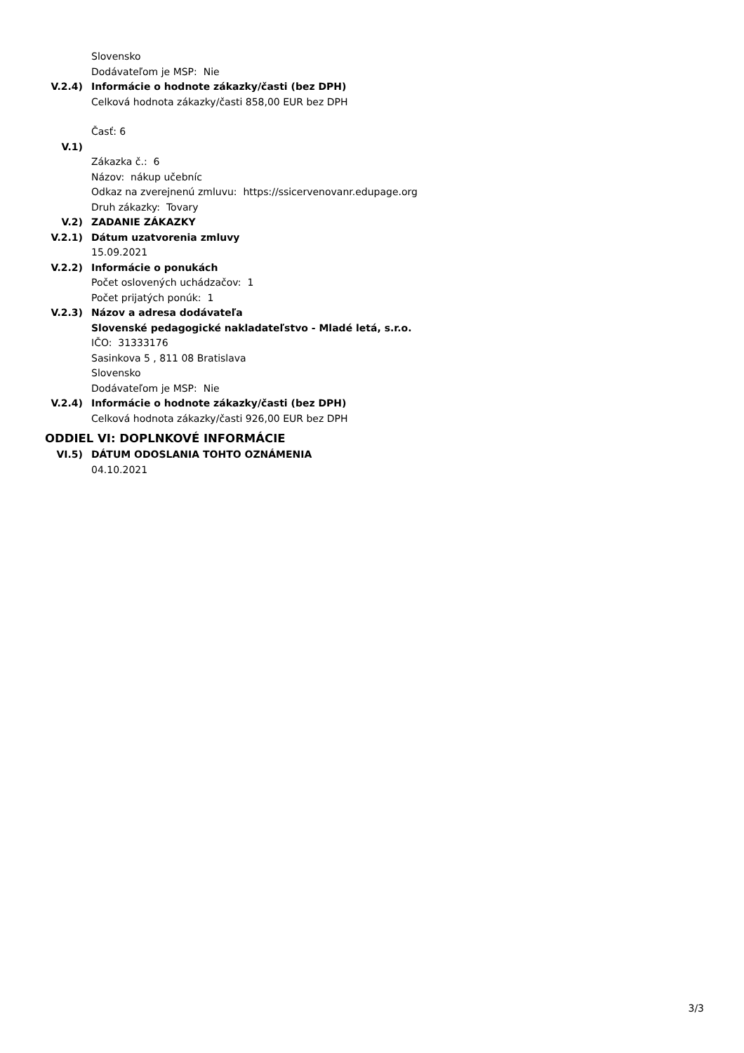Slovensko
Dodávateľom je MSP: Nie
V.2.4) Informácie o hodnote zákazky/časti (bez DPH)
Celková hodnota zákazky/časti 858,00 EUR bez DPH
Časť: 6
V.1)
Zákazka č.: 6
Názov: nákup učebníc
Odkaz na zverejnenú zmluvu: https://ssicervenovanr.edupage.org
Druh zákazky: Tovary
V.2) ZADANIE ZÁKAZKY
V.2.1) Dátum uzatvorenia zmluvy
15.09.2021
V.2.2) Informácie o ponukách
Počet oslovených uchádzačov: 1
Počet prijatých ponúk: 1
V.2.3) Názov a adresa dodávateľa
Slovenské pedagogické nakladateľstvo - Mladé letá, s.r.o.
IČO: 31333176
Sasinkova 5 , 811 08 Bratislava
Slovensko
Dodávateľom je MSP: Nie
V.2.4) Informácie o hodnote zákazky/časti (bez DPH)
Celková hodnota zákazky/časti 926,00 EUR bez DPH
ODDIEL VI: DOPLNKOVÉ INFORMÁCIE
VI.5) DÁTUM ODOSLANIA TOHTO OZNÁMENIA
04.10.2021
3/3